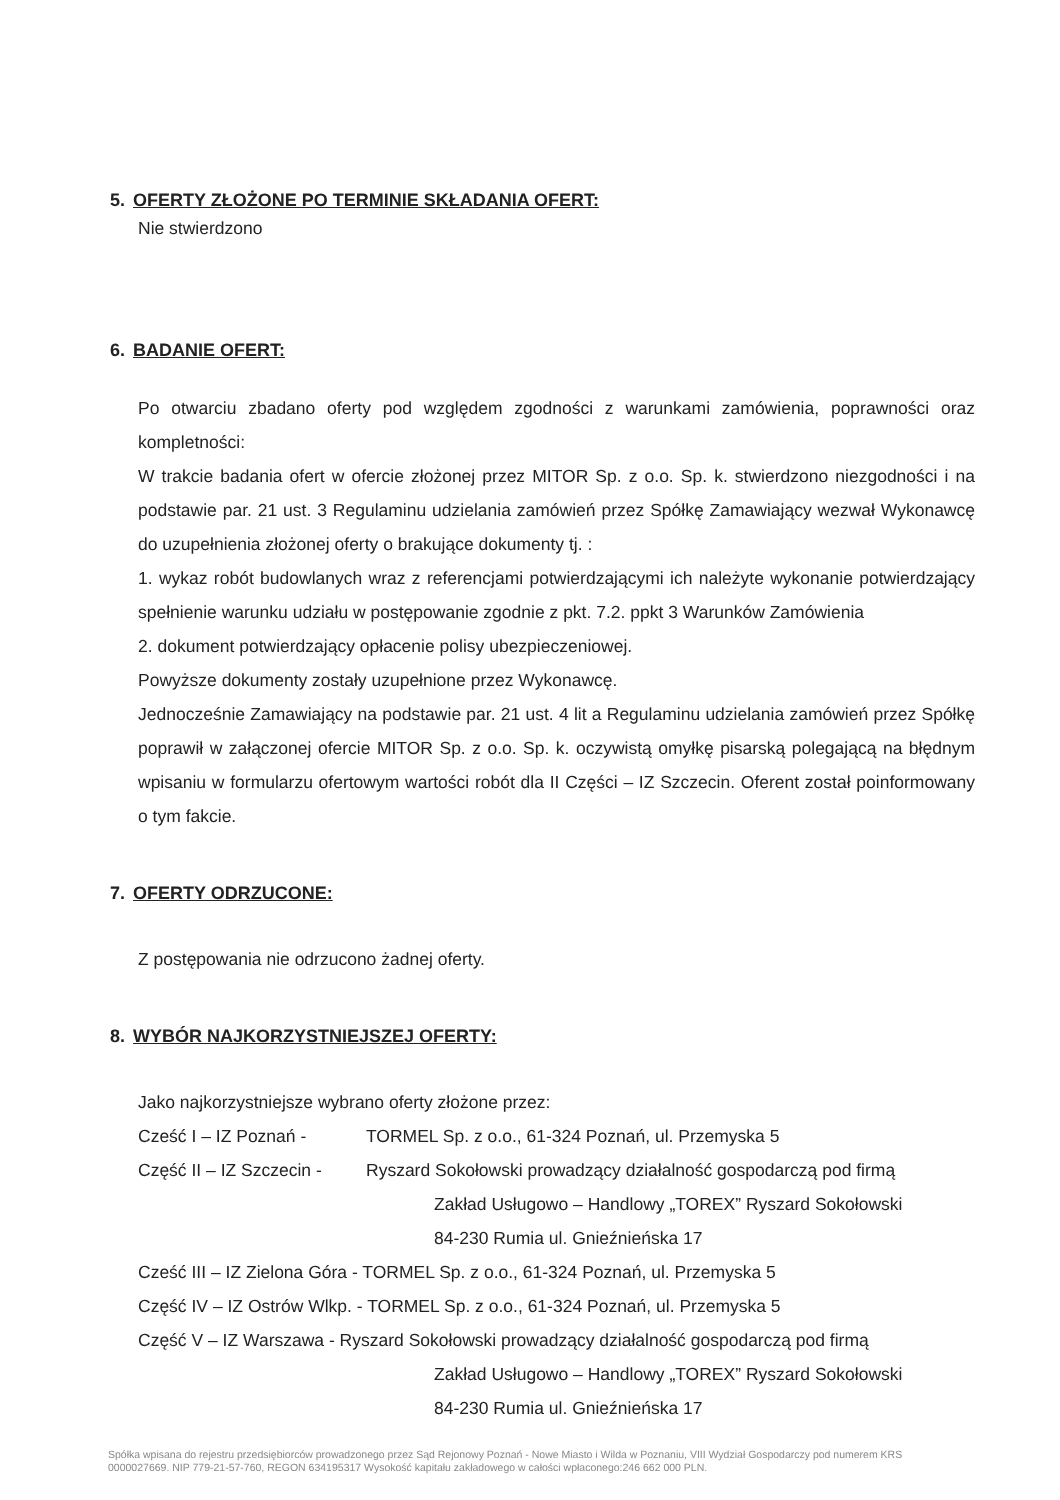5. OFERTY ZŁOŻONE PO TERMINIE SKŁADANIA OFERT:
Nie stwierdzono
6. BADANIE OFERT:
Po otwarciu zbadano oferty pod względem zgodności z warunkami zamówienia, poprawności oraz kompletności:
W trakcie badania ofert w ofercie złożonej przez MITOR Sp. z o.o. Sp. k. stwierdzono niezgodności i na podstawie par. 21 ust. 3 Regulaminu udzielania zamówień przez Spółkę Zamawiający wezwał Wykonawcę do uzupełnienia złożonej oferty o brakujące dokumenty tj. :
1. wykaz robót budowlanych wraz z referencjami potwierdzającymi ich należyte wykonanie potwierdzający spełnienie warunku udziału w postępowanie zgodnie z pkt. 7.2. ppkt 3 Warunków Zamówienia
2. dokument potwierdzający opłacenie polisy ubezpieczeniowej.
Powyższe dokumenty zostały uzupełnione przez Wykonawcę.
Jednocześnie Zamawiający na podstawie par. 21 ust. 4 lit a Regulaminu udzielania zamówień przez Spółkę poprawił w załączonej ofercie MITOR Sp. z o.o. Sp. k. oczywistą omyłkę pisarską polegającą na błędnym wpisaniu w formularzu ofertowym wartości robót dla II Części – IZ Szczecin. Oferent został poinformowany o tym fakcie.
7. OFERTY ODRZUCONE:
Z postępowania nie odrzucono żadnej oferty.
8. WYBÓR NAJKORZYSTNIEJSZEJ OFERTY:
Jako najkorzystniejsze wybrano oferty złożone przez:
Cześć I – IZ Poznań - TORMEL Sp. z o.o., 61-324 Poznań, ul. Przemyska 5
Część II – IZ Szczecin - Ryszard Sokołowski prowadzący działalność gospodarczą pod firmą
Zakład Usługowo – Handlowy „TOREX” Ryszard Sokołowski
84-230 Rumia ul. Gnieźnieńska 17
Cześć III – IZ Zielona Góra - TORMEL Sp. z o.o., 61-324 Poznań, ul. Przemyska 5
Część IV – IZ Ostrów Wlkp. - TORMEL Sp. z o.o., 61-324 Poznań, ul. Przemyska 5
Część V – IZ Warszawa - Ryszard Sokołowski prowadzący działalność gospodarczą pod firmą
Zakład Usługowo – Handlowy „TOREX” Ryszard Sokołowski
84-230 Rumia ul. Gnieźnieńska 17
Spółka wpisana do rejestru przedsiębiorców prowadzonego przez Sąd Rejonowy Poznań - Nowe Miasto i Wilda w Poznaniu, VIII Wydział Gospodarczy pod numerem KRS 0000027669. NIP 779-21-57-760, REGON 634195317 Wysokość kapitału zakładowego w całości wpłaconego:246 662 000 PLN.